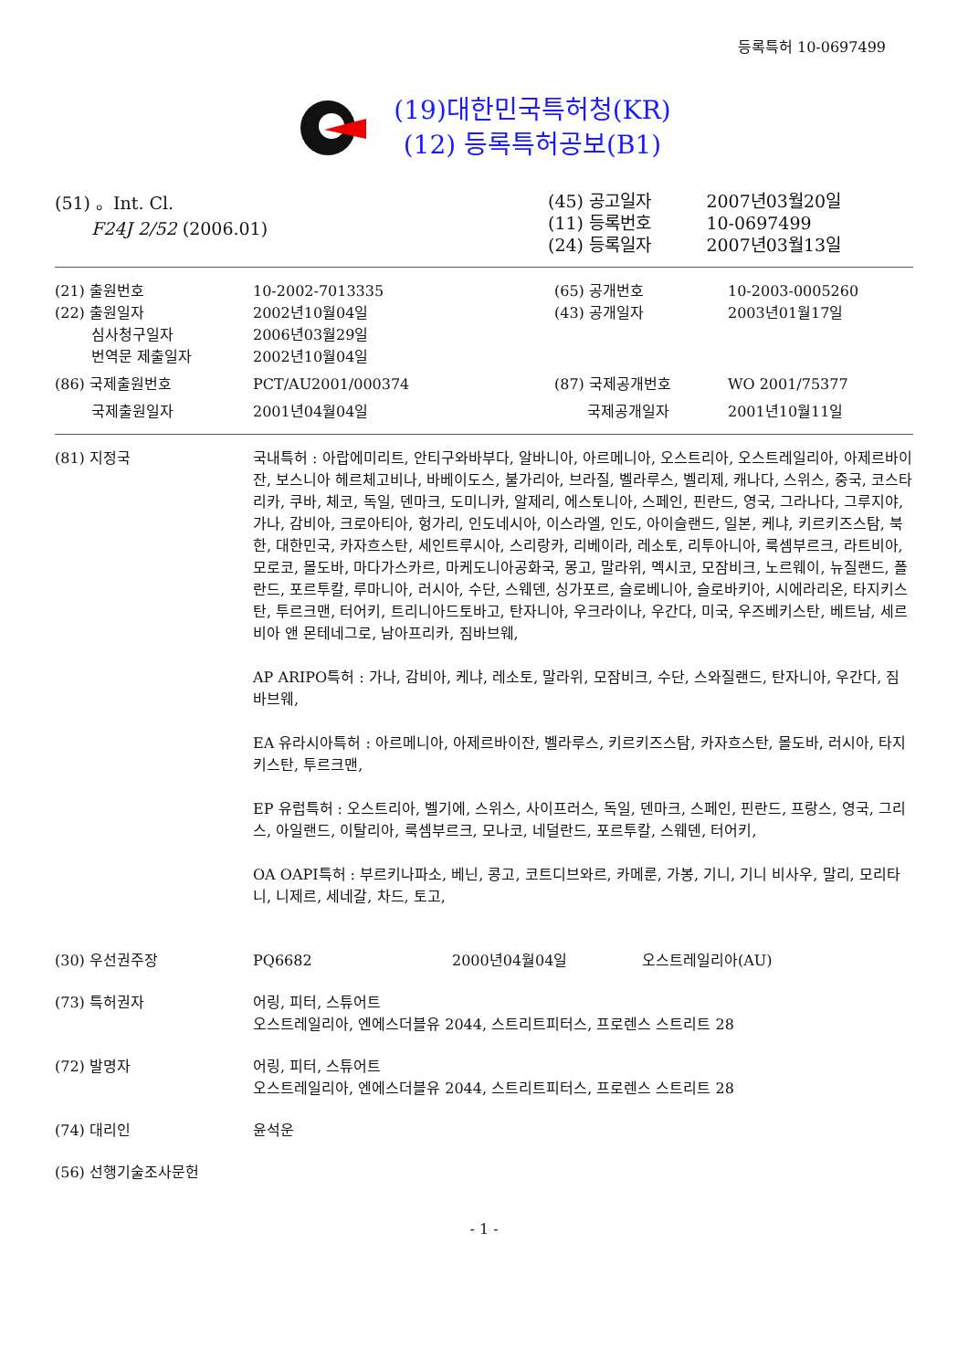등록특허 10-0697499
(19)대한민국특허청(KR)
(12) 등록특허공보(B1)
(51) 。Int. Cl.
F24J 2/52 (2006.01)
| (45) 공고일자 | 2007년03월20일 |
| (11) 등록번호 | 10-0697499 |
| (24) 등록일자 | 2007년03월13일 |
| (21) 출원번호 | 10-2002-7013335 | (65) 공개번호 | 10-2003-0005260 |
| (22) 출원일자 | 2002년10월04일 | (43) 공개일자 | 2003년01월17일 |
| 심사청구일자 | 2006년03월29일 | | |
| 번역문 제출일자 | 2002년10월04일 | | |
| (86) 국제출원번호 | PCT/AU2001/000374 | (87) 국제공개번호 | WO 2001/75377 |
| 국제출원일자 | 2001년04월04일 | 국제공개일자 | 2001년10월11일 |
(81) 지정국 국내특허 : 아랍에미리트, 안티구와바부다, 알바니아, 아르메니아, 오스트리아, 오스트레일리아, 아제르바이잔, 보스니아 헤르체고비나, 바베이도스, 불가리아, 브라질, 벨라루스, 벨리제, 캐나다, 스위스, 중국, 코스타리카, 쿠바, 체코, 독일, 덴마크, 도미니카, 알제리, 에스토니아, 스페인, 핀란드, 영국, 그라나다, 그루지야, 가나, 감비아, 크로아티아, 헝가리, 인도네시아, 이스라엘, 인도, 아이슬랜드, 일본, 케냐, 키르키즈스탐, 북한, 대한민국, 카자흐스탄, 세인트루시아, 스리랑카, 리베이라, 레소토, 리투아니아, 룩셈부르크, 라트비아, 모로코, 몰도바, 마다가스카르, 마케도니아공화국, 몽고, 말라위, 멕시코, 모잠비크, 노르웨이, 뉴질랜드, 폴란드, 포르투칼, 루마니아, 러시아, 수단, 스웨덴, 싱가포르, 슬로베니아, 슬로바키아, 시에라리온, 타지키스탄, 투르크맨, 터어키, 트리니아드토바고, 탄자니아, 우크라이나, 우간다, 미국, 우즈베키스탄, 베트남, 세르비아 앤 몬테네그로, 남아프리카, 짐바브웨,
AP ARIPO특허 : 가나, 감비아, 케냐, 레소토, 말라위, 모잠비크, 수단, 스와질랜드, 탄자니아, 우간다, 짐바브웨,
EA 유라시아특허 : 아르메니아, 아제르바이잔, 벨라루스, 키르키즈스탐, 카자흐스탄, 몰도바, 러시아, 타지키스탄, 투르크맨,
EP 유럽특허 : 오스트리아, 벨기에, 스위스, 사이프러스, 독일, 덴마크, 스페인, 핀란드, 프랑스, 영국, 그리스, 아일랜드, 이탈리아, 룩셈부르크, 모나코, 네덜란드, 포르투칼, 스웨덴, 터어키,
OA OAPI특허 : 부르키나파소, 베닌, 콩고, 코트디브와르, 카메룬, 가봉, 기니, 기니 비사우, 말리, 모리타니, 니제르, 세네갈, 차드, 토고,
(30) 우선권주장 PQ6682 2000년04월04일 오스트레일리아(AU)
(73) 특허권자 어링, 피터, 스튜어트
오스트레일리아, 엔에스더블유 2044, 스트리트피터스, 프로렌스 스트리트 28
(72) 발명자 어링, 피터, 스튜어트
오스트레일리아, 엔에스더블유 2044, 스트리트피터스, 프로렌스 스트리트 28
(74) 대리인 윤석운
(56) 선행기술조사문헌
- 1 -